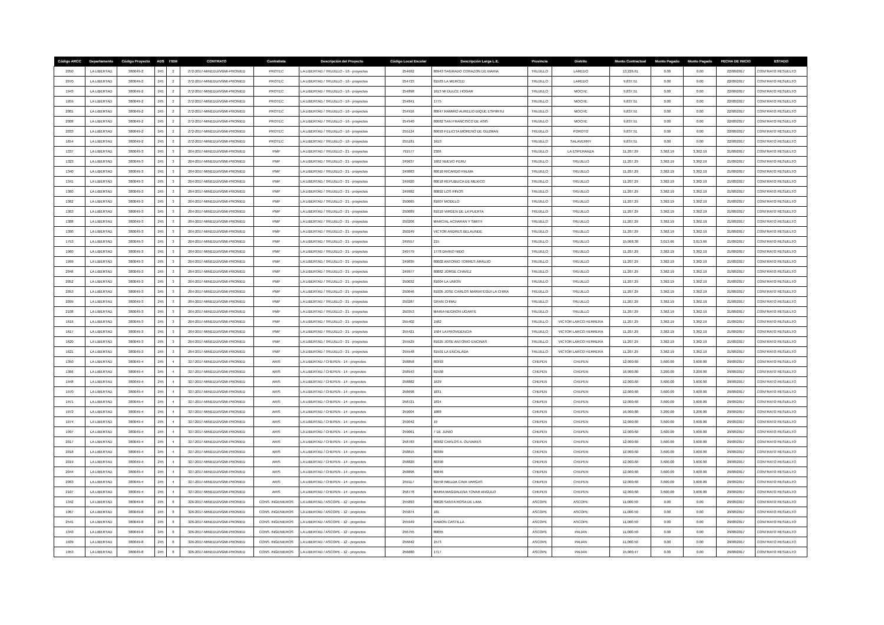| Código ARCC | Departamento | Código Proyecto | ADS | ITEM | CONTRATO | Contratista | Descripción del Proyecto | Código Local Escolar | Descripción Larga L.E. | Provincia | Distrito | Monto Contractual | Monto Pagado | Monto Pagado | FECHA DE INICIO | ESTADO |
| --- | --- | --- | --- | --- | --- | --- | --- | --- | --- | --- | --- | --- | --- | --- | --- | --- |
| 2050 | LA LIBERTAD | 380049-2 | 245 | 2 | 272-2017-MINEDU/VGMI-PRONIED | PROTEC | LA LIBERTAD / TRUJILLO - 16 - proyectos | 254662 | 80943 SAGRADO CORAZON DE MARIA | TRUJILLO | LAREDO | 13,226.61 | 0.00 | 0.00 | 22/08/2017 | CONTRATO RESUELTO |
| 2070 | LA LIBERTAD | 380049-2 | 245 | 2 | 272-2017-MINEDU/VGMI-PRONIED | PROTEC | LA LIBERTAD / TRUJILLO - 16 - proyectos | 254723 | 81583 LA MERCED | TRUJILLO | LAREDO | 9,837.51 | 0.00 | 0.00 | 22/08/2017 | CONTRATO RESUELTO |
| 1943 | LA LIBERTAD | 380049-2 | 245 | 2 | 272-2017-MINEDU/VGMI-PRONIED | PROTEC | LA LIBERTAD / TRUJILLO - 16 - proyectos | 254898 | 1613 MI DULCE HOGAR | TRUJILLO | MOCHE | 9,837.51 | 0.00 | 0.00 | 22/08/2017 | CONTRATO RESUELTO |
| 1959 | LA LIBERTAD | 380049-2 | 245 | 2 | 272-2017-MINEDU/VGMI-PRONIED | PROTEC | LA LIBERTAD / TRUJILLO - 16 - proyectos | 254841 | 1775 | TRUJILLO | MOCHE | 9,837.51 | 0.00 | 0.00 | 22/08/2017 | CONTRATO RESUELTO |
| 2001 | LA LIBERTAD | 380049-2 | 245 | 2 | 272-2017-MINEDU/VGMI-PRONIED | PROTEC | LA LIBERTAD / TRUJILLO - 16 - proyectos | 254916 | 80047 RAMIRO AURELIO ÐIQUE ESPIRITU | TRUJILLO | MOCHE | 9,837.51 | 0.00 | 0.00 | 22/08/2017 | CONTRATO RESUELTO |
| 2008 | LA LIBERTAD | 380049-2 | 245 | 2 | 272-2017-MINEDU/VGMI-PRONIED | PROTEC | LA LIBERTAD / TRUJILLO - 16 - proyectos | 254940 | 80082 SAN FRANCISCO DE ASIS | TRUJILLO | MOCHE | 9,837.51 | 0.00 | 0.00 | 22/08/2017 | CONTRATO RESUELTO |
| 2033 | LA LIBERTAD | 380049-2 | 245 | 2 | 272-2017-MINEDU/VGMI-PRONIED | PROTEC | LA LIBERTAD / TRUJILLO - 16 - proyectos | 255124 | 80693 FELICITA MORENO DE GUZMAN | TRUJILLO | POROTO | 9,837.51 | 0.00 | 0.00 | 22/08/2017 | CONTRATO RESUELTO |
| 1654 | LA LIBERTAD | 380049-2 | 245 | 2 | 272-2017-MINEDU/VGMI-PRONIED | PROTEC | LA LIBERTAD / TRUJILLO - 16 - proyectos | 255181 | 1610 | TRUJILLO | SALAVERRY | 9,837.51 | 0.00 | 0.00 | 22/08/2017 | CONTRATO RESUELTO |
| 1337 | LA LIBERTAD | 380049-3 | 245 | 3 | 264-2017-MINEDU/VGMI-PRONIED | PMP | LA LIBERTAD / TRUJILLO - 21 - proyectos | 791577 | 2306 | TRUJILLO | LA ESPERANZA | 11,207.29 | 3,362.19 | 3,362.19 | 21/08/2017 | CONTRATO RESUELTO |
| 1323 | LA LIBERTAD | 380049-3 | 245 | 3 | 264-2017-MINEDU/VGMI-PRONIED | PMP | LA LIBERTAD / TRUJILLO - 21 - proyectos | 249637 | 1602 NUEVO PERU | TRUJILLO | TRUJILLO | 11,207.29 | 3,362.19 | 3,362.19 | 21/08/2017 | CONTRATO RESUELTO |
| 1340 | LA LIBERTAD | 380049-3 | 245 | 3 | 264-2017-MINEDU/VGMI-PRONIED | PMP | LA LIBERTAD / TRUJILLO - 21 - proyectos | 249883 | 80010 RICARDO PALMA | TRUJILLO | TRUJILLO | 11,207.29 | 3,362.19 | 3,362.19 | 21/08/2017 | CONTRATO RESUELTO |
| 1341 | LA LIBERTAD | 380049-3 | 245 | 3 | 264-2017-MINEDU/VGMI-PRONIED | PMP | LA LIBERTAD / TRUJILLO - 21 - proyectos | 249920 | 80018 REPUBLICA DE MEXICO | TRUJILLO | TRUJILLO | 11,207.29 | 3,362.19 | 3,362.19 | 21/08/2017 | CONTRATO RESUELTO |
| 1360 | LA LIBERTAD | 380049-3 | 245 | 3 | 264-2017-MINEDU/VGMI-PRONIED | PMP | LA LIBERTAD / TRUJILLO - 21 - proyectos | 249982 | 80892 LOS PINOS | TRUJILLO | TRUJILLO | 11,207.29 | 3,362.19 | 3,362.19 | 21/08/2017 | CONTRATO RESUELTO |
| 1362 | LA LIBERTAD | 380049-3 | 245 | 3 | 264-2017-MINEDU/VGMI-PRONIED | PMP | LA LIBERTAD / TRUJILLO - 21 - proyectos | 250065 | 81007 MODELO | TRUJILLO | TRUJILLO | 11,207.29 | 3,362.19 | 3,362.19 | 21/08/2017 | CONTRATO RESUELTO |
| 1363 | LA LIBERTAD | 380049-3 | 245 | 3 | 264-2017-MINEDU/VGMI-PRONIED | PMP | LA LIBERTAD / TRUJILLO - 21 - proyectos | 250089 | 81010 VIRGEN DE LA PUERTA | TRUJILLO | TRUJILLO | 11,207.29 | 3,362.19 | 3,362.19 | 21/08/2017 | CONTRATO RESUELTO |
| 1388 | LA LIBERTAD | 380049-3 | 245 | 3 | 264-2017-MINEDU/VGMI-PRONIED | PMP | LA LIBERTAD / TRUJILLO - 21 - proyectos | 250206 | MARCIAL ACHARAN Y SMITH | TRUJILLO | TRUJILLO | 11,207.29 | 3,362.19 | 3,362.19 | 21/08/2017 | CONTRATO RESUELTO |
| 1390 | LA LIBERTAD | 380049-3 | 245 | 3 | 264-2017-MINEDU/VGMI-PRONIED | PMP | LA LIBERTAD / TRUJILLO - 21 - proyectos | 250249 | VICTOR ANDRES BELAUNDE | TRUJILLO | TRUJILLO | 11,207.29 | 3,362.19 | 3,362.19 | 21/08/2017 | CONTRATO RESUELTO |
| 1753 | LA LIBERTAD | 380049-3 | 245 | 3 | 264-2017-MINEDU/VGMI-PRONIED | PMP | LA LIBERTAD / TRUJILLO - 21 - proyectos | 249557 | 215 | TRUJILLO | TRUJILLO | 15,068.30 | 3,013.66 | 3,013.66 | 21/08/2017 | CONTRATO RESUELTO |
| 1960 | LA LIBERTAD | 380049-3 | 245 | 3 | 264-2017-MINEDU/VGMI-PRONIED | PMP | LA LIBERTAD / TRUJILLO - 21 - proyectos | 249779 | 1778 DIVINO NIÐO | TRUJILLO | TRUJILLO | 11,207.29 | 3,362.19 | 3,362.19 | 21/08/2017 | CONTRATO RESUELTO |
| 1999 | LA LIBERTAD | 380049-3 | 245 | 3 | 264-2017-MINEDU/VGMI-PRONIED | PMP | LA LIBERTAD / TRUJILLO - 21 - proyectos | 249835 | 80002 ANTONIO TORRES ARAUJO | TRUJILLO | TRUJILLO | 11,207.29 | 3,362.19 | 3,362.19 | 21/08/2017 | CONTRATO RESUELTO |
| 2046 | LA LIBERTAD | 380049-3 | 245 | 3 | 264-2017-MINEDU/VGMI-PRONIED | PMP | LA LIBERTAD / TRUJILLO - 21 - proyectos | 249977 | 80882 JORGE CHAVEZ | TRUJILLO | TRUJILLO | 11,207.29 | 3,362.19 | 3,362.19 | 21/08/2017 | CONTRATO RESUELTO |
| 2052 | LA LIBERTAD | 380049-3 | 245 | 3 | 264-2017-MINEDU/VGMI-PRONIED | PMP | LA LIBERTAD / TRUJILLO - 21 - proyectos | 250032 | 81004 LA UNION | TRUJILLO | TRUJILLO | 11,207.29 | 3,362.19 | 3,362.19 | 21/08/2017 | CONTRATO RESUELTO |
| 2053 | LA LIBERTAD | 380049-3 | 245 | 3 | 264-2017-MINEDU/VGMI-PRONIED | PMP | LA LIBERTAD / TRUJILLO - 21 - proyectos | 250046 | 81005 JOSE CARLOS MARIATEGUI LA CHIRA | TRUJILLO | TRUJILLO | 11,207.29 | 3,362.19 | 3,362.19 | 21/08/2017 | CONTRATO RESUELTO |
| 2099 | LA LIBERTAD | 380049-3 | 245 | 3 | 264-2017-MINEDU/VGMI-PRONIED | PMP | LA LIBERTAD / TRUJILLO - 21 - proyectos | 250287 | GRAN CHIMU | TRUJILLO | TRUJILLO | 11,207.29 | 3,362.19 | 3,362.19 | 21/08/2017 | CONTRATO RESUELTO |
| 2108 | LA LIBERTAD | 380049-3 | 245 | 3 | 264-2017-MINEDU/VGMI-PRONIED | PMP | LA LIBERTAD / TRUJILLO - 21 - proyectos | 250353 | MARIA NEGRON UGARTE | TRUJILLO | TRUJILLO | 11,207.29 | 3,362.19 | 3,362.19 | 21/08/2017 | CONTRATO RESUELTO |
| 1616 | LA LIBERTAD | 380049-3 | 245 | 3 | 264-2017-MINEDU/VGMI-PRONIED | PMP | LA LIBERTAD / TRUJILLO - 21 - proyectos | 255402 | 1582 | TRUJILLO | VICTOR LARCO HERRERA | 11,207.29 | 3,362.19 | 3,362.19 | 21/08/2017 | CONTRATO RESUELTO |
| 1617 | LA LIBERTAD | 380049-3 | 245 | 3 | 264-2017-MINEDU/VGMI-PRONIED | PMP | LA LIBERTAD / TRUJILLO - 21 - proyectos | 255421 | 1584 LA PROVIDENCIA | TRUJILLO | VICTOR LARCO HERRERA | 11,207.29 | 3,362.19 | 3,362.19 | 21/08/2017 | CONTRATO RESUELTO |
| 1620 | LA LIBERTAD | 380049-3 | 245 | 3 | 264-2017-MINEDU/VGMI-PRONIED | PMP | LA LIBERTAD / TRUJILLO - 21 - proyectos | 255529 | 81025 JOSE ANTONIO ENCINAS | TRUJILLO | VICTOR LARCO HERRERA | 11,207.29 | 3,362.19 | 3,362.19 | 21/08/2017 | CONTRATO RESUELTO |
| 1621 | LA LIBERTAD | 380049-3 | 245 | 3 | 264-2017-MINEDU/VGMI-PRONIED | PMP | LA LIBERTAD / TRUJILLO - 21 - proyectos | 255548 | 81501 LA ENCALADA | TRUJILLO | VICTOR LARCO HERRERA | 11,207.29 | 3,362.19 | 3,362.19 | 21/08/2017 | CONTRATO RESUELTO |
| 1350 | LA LIBERTAD | 380049-4 | 245 | 4 | 327-2017-MINEDU/VGMI-PRONIED | ARIS | LA LIBERTAD / CHEPEN - 14 - proyectos | 258858 | 80393 | CHEPEN | CHEPEN | 12,000.60 | 3,600.00 | 3,600.00 | 29/08/2017 | CONTRATO RESUELTO |
| 1366 | LA LIBERTAD | 380049-4 | 245 | 4 | 327-2017-MINEDU/VGMI-PRONIED | ARIS | LA LIBERTAD / CHEPEN - 14 - proyectos | 258943 | 81560 | CHEPEN | CHEPEN | 16,000.80 | 3,200.00 | 3,200.00 | 29/08/2017 | CONTRATO RESUELTO |
| 1948 | LA LIBERTAD | 380049-4 | 245 | 4 | 327-2017-MINEDU/VGMI-PRONIED | ARIS | LA LIBERTAD / CHEPEN - 14 - proyectos | 258882 | 1639 | CHEPEN | CHEPEN | 12,000.60 | 3,600.00 | 3,600.00 | 29/08/2017 | CONTRATO RESUELTO |
| 1970 | LA LIBERTAD | 380049-4 | 245 | 4 | 327-2017-MINEDU/VGMI-PRONIED | ARIS | LA LIBERTAD / CHEPEN - 14 - proyectos | 258698 | 1831 | CHEPEN | CHEPEN | 12,000.60 | 3,600.00 | 3,600.00 | 29/08/2017 | CONTRATO RESUELTO |
| 1971 | LA LIBERTAD | 380049-4 | 245 | 4 | 327-2017-MINEDU/VGMI-PRONIED | ARIS | LA LIBERTAD / CHEPEN - 14 - proyectos | 258721 | 1834 | CHEPEN | CHEPEN | 12,000.60 | 3,600.00 | 3,600.00 | 29/08/2017 | CONTRATO RESUELTO |
| 1972 | LA LIBERTAD | 380049-4 | 245 | 4 | 327-2017-MINEDU/VGMI-PRONIED | ARIS | LA LIBERTAD / CHEPEN - 14 - proyectos | 259004 | 1888 | CHEPEN | CHEPEN | 16,000.80 | 3,200.00 | 3,200.00 | 29/08/2017 | CONTRATO RESUELTO |
| 1974 | LA LIBERTAD | 380049-4 | 245 | 4 | 327-2017-MINEDU/VGMI-PRONIED | ARIS | LA LIBERTAD / CHEPEN - 14 - proyectos | 259042 | 19 | CHEPEN | CHEPEN | 12,000.60 | 3,600.00 | 3,600.00 | 29/08/2017 | CONTRATO RESUELTO |
| 1997 | LA LIBERTAD | 380049-4 | 245 | 4 | 327-2017-MINEDU/VGMI-PRONIED | ARIS | LA LIBERTAD / CHEPEN - 14 - proyectos | 259061 | 7 DE JUNIO | CHEPEN | CHEPEN | 12,000.60 | 3,600.00 | 3,600.00 | 29/08/2017 | CONTRATO RESUELTO |
| 2017 | LA LIBERTAD | 380049-4 | 245 | 4 | 327-2017-MINEDU/VGMI-PRONIED | ARIS | LA LIBERTAD / CHEPEN - 14 - proyectos | 258783 | 80382 CARLOS A. OLIVARES | CHEPEN | CHEPEN | 12,000.60 | 3,600.00 | 3,600.00 | 29/08/2017 | CONTRATO RESUELTO |
| 2018 | LA LIBERTAD | 380049-4 | 245 | 4 | 327-2017-MINEDU/VGMI-PRONIED | ARIS | LA LIBERTAD / CHEPEN - 14 - proyectos | 258815 | 80389 | CHEPEN | CHEPEN | 12,000.60 | 3,600.00 | 3,600.00 | 29/08/2017 | CONTRATO RESUELTO |
| 2019 | LA LIBERTAD | 380049-4 | 245 | 4 | 327-2017-MINEDU/VGMI-PRONIED | ARIS | LA LIBERTAD / CHEPEN - 14 - proyectos | 258820 | 80390 | CHEPEN | CHEPEN | 12,000.60 | 3,600.00 | 3,600.00 | 29/08/2017 | CONTRATO RESUELTO |
| 2044 | LA LIBERTAD | 380049-4 | 245 | 4 | 327-2017-MINEDU/VGMI-PRONIED | ARIS | LA LIBERTAD / CHEPEN - 14 - proyectos | 258896 | 80846 | CHEPEN | CHEPEN | 12,000.60 | 3,600.00 | 3,600.00 | 29/08/2017 | CONTRATO RESUELTO |
| 2063 | LA LIBERTAD | 380049-4 | 245 | 4 | 327-2017-MINEDU/VGMI-PRONIED | ARIS | LA LIBERTAD / CHEPEN - 14 - proyectos | 259117 | 81558 IMELDA CAVA VARGAS | CHEPEN | CHEPEN | 12,000.60 | 3,600.00 | 3,600.00 | 29/08/2017 | CONTRATO RESUELTO |
| 2107 | LA LIBERTAD | 380049-4 | 245 | 4 | 327-2017-MINEDU/VGMI-PRONIED | ARIS | LA LIBERTAD / CHEPEN - 14 - proyectos | 258778 | MARIA MAGDALENA TOVAR ANGULO | CHEPEN | CHEPEN | 12,000.60 | 3,600.00 | 3,600.00 | 29/08/2017 | CONTRATO RESUELTO |
| 1342 | LA LIBERTAD | 380049-8 | 245 | 8 | 326-2017-MINEDU/VGMI-PRONIED | CONS. INGENIEROS | LA LIBERTAD / ASCOPE - 12 - proyectos | 255893 | 80020 SANTA ROSA DE LIMA | ASCOPE | ASCOPE | 11,000.50 | 0.00 | 0.00 | 29/08/2017 | CONTRATO RESUELTO |
| 1967 | LA LIBERTAD | 380049-8 | 245 | 8 | 326-2017-MINEDU/VGMI-PRONIED | CONS. INGENIEROS | LA LIBERTAD / ASCOPE - 12 - proyectos | 255874 | 181 | ASCOPE | ASCOPE | 11,000.50 | 0.00 | 0.00 | 29/08/2017 | CONTRATO RESUELTO |
| 2541 | LA LIBERTAD | 380049-8 | 245 | 8 | 326-2017-MINEDU/VGMI-PRONIED | CONS. INGENIEROS | LA LIBERTAD / ASCOPE - 12 - proyectos | 255949 | RAMON CASTILLA | ASCOPE | ASCOPE | 11,000.50 | 0.00 | 0.00 | 29/08/2017 | CONTRATO RESUELTO |
| 1343 | LA LIBERTAD | 380049-8 | 245 | 8 | 326-2017-MINEDU/VGMI-PRONIED | CONS. INGENIEROS | LA LIBERTAD / ASCOPE - 12 - proyectos | 256755 | 80055 | ASCOPE | PAIJAN | 11,000.50 | 0.00 | 0.00 | 29/08/2017 | CONTRATO RESUELTO |
| 1939 | LA LIBERTAD | 380049-8 | 245 | 8 | 326-2017-MINEDU/VGMI-PRONIED | CONS. INGENIEROS | LA LIBERTAD / ASCOPE - 12 - proyectos | 256642 | 1573 | ASCOPE | PAIJAN | 11,000.50 | 0.00 | 0.00 | 29/08/2017 | CONTRATO RESUELTO |
| 1953 | LA LIBERTAD | 380049-8 | 245 | 8 | 326-2017-MINEDU/VGMI-PRONIED | CONS. INGENIEROS | LA LIBERTAD / ASCOPE - 12 - proyectos | 256680 | 1717 | ASCOPE | PAIJAN | 15,000.47 | 0.00 | 0.00 | 29/08/2017 | CONTRATO RESUELTO |